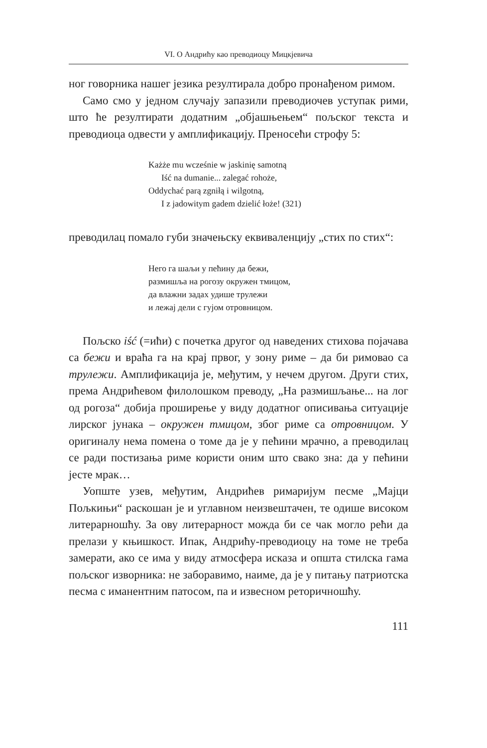VI. О Андрићу као преводиоцу Мицкјевича
ног говорника нашег језика резултирала добро пронађеном римом.
Само смо у једном случају запазили преводиочев уступак рими, што ће резултирати додатним „објашњењем“ пољског текста и преводиоца одвести у амплификацију. Преносећи строфу 5:
Każże mu wcześnie w jaskinię samotną
Iść na dumanie... zalegać rohoże,
Oddychać parą zgniłą i wilgotną,
I z jadowitym gadem dzielić łoże! (321)
преводилац помало губи значењску еквиваленцију „стих по стих“:
Него га шаљи у пећину да бежи,
размишља на рогозу окружен тмицом,
да влажни задах удише трулежи
и лежај дели с гујом отровницом.
Пољско iść (=ићи) с почетка другог од наведених стихова појачава са бежи и враћа га на крај првог, у зону риме – да би римовао са трулежи. Амплификација је, међутим, у нечем другом. Други стих, према Андрићевом филолошком преводу, „На размишљање... на лог од рогоза“ добија проширење у виду додатног описивања ситуације лирског јунака – окружен тмицом, због риме са отровницом. У оригиналу нема помена о томе да је у пећини мрачно, а преводилац се ради постизања риме користи оним што свако зна: да у пећини јесте мрак…
Уопште узев, међутим, Андрићев римаријум песме „Мајци Пољкињи“ раскошан је и углавном неизвештачен, те одише високом литерарношћу. За ову литерарност можда би се чак могло рећи да прелази у књишкост. Ипак, Андрићу-преводиоцу на томе не треба замерати, ако се има у виду атмосфера исказа и општа стилска гама пољског изворника: не заборавимо, наиме, да је у питању патриотска песма с иманентним патосом, па и извесном реторичношћу.
111